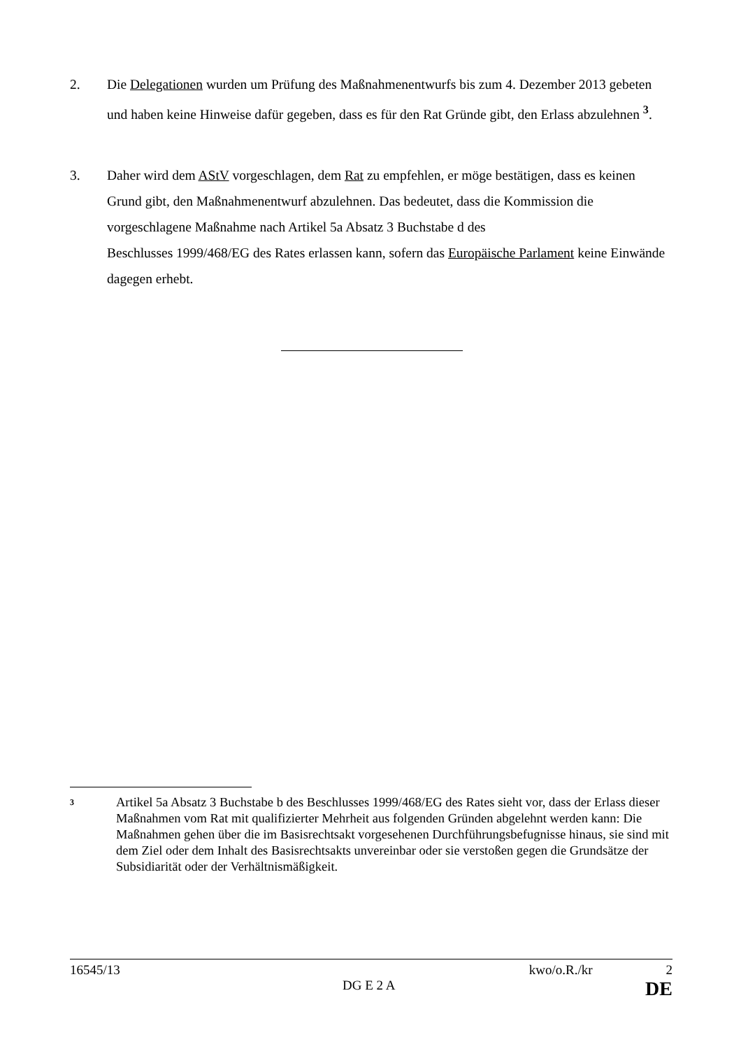2. Die Delegationen wurden um Prüfung des Maßnahmenentwurfs bis zum 4. Dezember 2013 gebeten und haben keine Hinweise dafür gegeben, dass es für den Rat Gründe gibt, den Erlass abzulehnen <sup>3</sup>.
3. Daher wird dem AStV vorgeschlagen, dem Rat zu empfehlen, er möge bestätigen, dass es keinen Grund gibt, den Maßnahmenentwurf abzulehnen. Das bedeutet, dass die Kommission die vorgeschlagene Maßnahme nach Artikel 5a Absatz 3 Buchstabe d des
Beschlusses 1999/468/EG des Rates erlassen kann, sofern das Europäische Parlament keine Einwände dagegen erhebt.
3
Artikel 5a Absatz 3 Buchstabe b des Beschlusses 1999/468/EG des Rates sieht vor, dass der Erlass dieser Maßnahmen vom Rat mit qualifizierter Mehrheit aus folgenden Gründen abgelehnt werden kann: Die Maßnahmen gehen über die im Basisrechtsakt vorgesehenen Durchführungsbefugnisse hinaus, sie sind mit dem Ziel oder dem Inhalt des Basisrechtsakts unvereinbar oder sie verstoßen gegen die Grundsätze der Subsidiarität oder der Verhältnismäßigkeit.
16545/13 kwo/o.R./kr 2
DG E 2 A DE